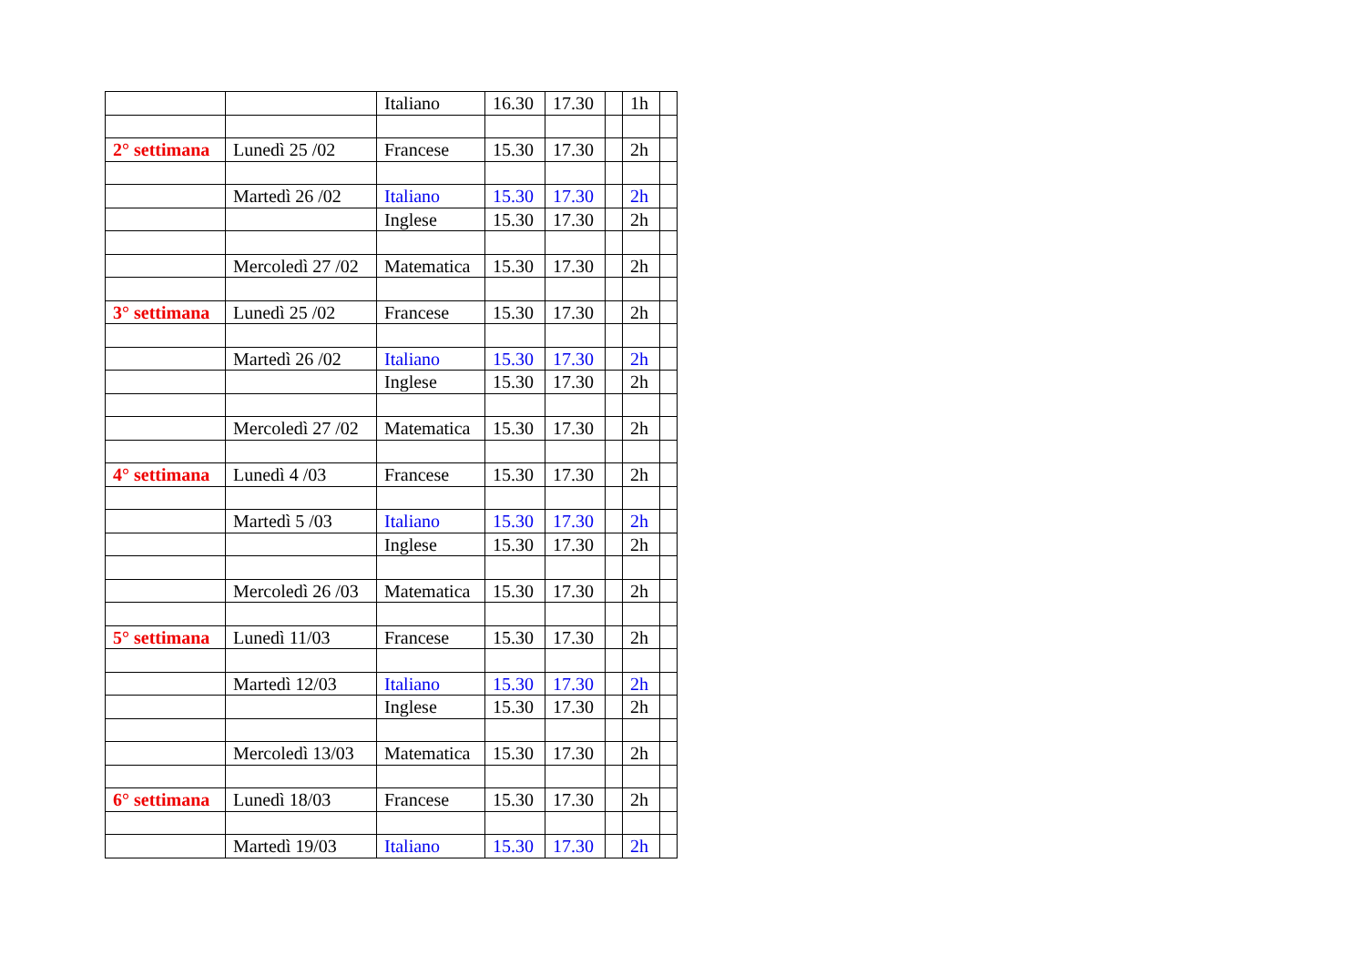| | | Italiano | 16.30 | 17.30 | | 1h | |
| 2° settimana | Lunedì 25 /02 | Francese | 15.30 | 17.30 | | 2h | |
| | Martedì 26 /02 | Italiano | 15.30 | 17.30 | | 2h | |
| | | Inglese | 15.30 | 17.30 | | 2h | |
| | Mercoledì 27 /02 | Matematica | 15.30 | 17.30 | | 2h | |
| 3° settimana | Lunedì 25 /02 | Francese | 15.30 | 17.30 | | 2h | |
| | Martedì 26 /02 | Italiano | 15.30 | 17.30 | | 2h | |
| | | Inglese | 15.30 | 17.30 | | 2h | |
| | Mercoledì 27 /02 | Matematica | 15.30 | 17.30 | | 2h | |
| 4° settimana | Lunedì 4 /03 | Francese | 15.30 | 17.30 | | 2h | |
| | Martedì 5 /03 | Italiano | 15.30 | 17.30 | | 2h | |
| | | Inglese | 15.30 | 17.30 | | 2h | |
| | Mercoledì 26 /03 | Matematica | 15.30 | 17.30 | | 2h | |
| 5° settimana | Lunedì 11/03 | Francese | 15.30 | 17.30 | | 2h | |
| | Martedì 12/03 | Italiano | 15.30 | 17.30 | | 2h | |
| | | Inglese | 15.30 | 17.30 | | 2h | |
| | Mercoledì 13/03 | Matematica | 15.30 | 17.30 | | 2h | |
| 6° settimana | Lunedì 18/03 | Francese | 15.30 | 17.30 | | 2h | |
| | Martedì 19/03 | Italiano | 15.30 | 17.30 | | 2h | |